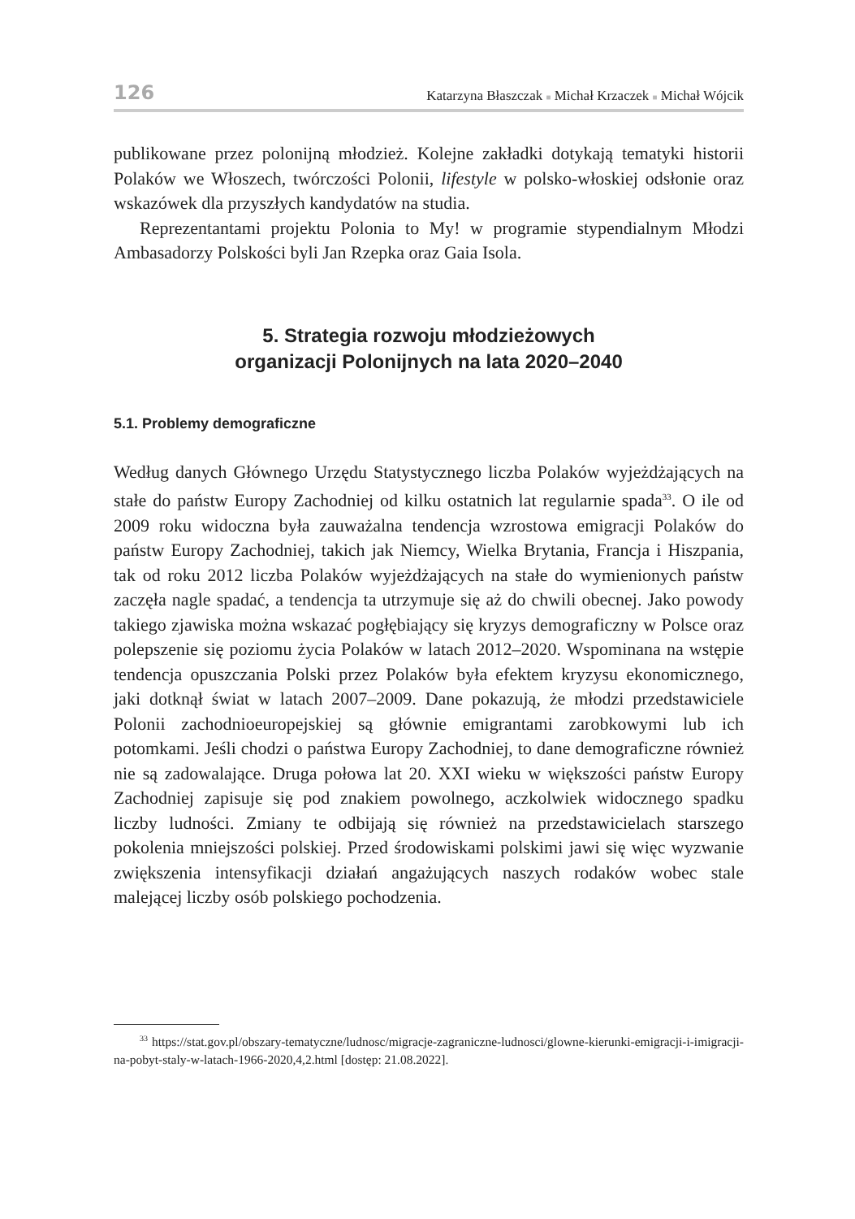126 Katarzyna Błaszczak ■ Michał Krzaczek ■ Michał Wójcik
publikowane przez polonijną młodzież. Kolejne zakładki dotykają tematyki historii Polaków we Włoszech, twórczości Polonii, lifestyle w polsko-włoskiej odsłonie oraz wskazówek dla przyszłych kandydatów na studia.
Reprezentantami projektu Polonia to My! w programie stypendialnym Młodzi Ambasadorzy Polskości byli Jan Rzepka oraz Gaia Isola.
5. Strategia rozwoju młodzieżowych
organizacji Polonijnych na lata 2020–2040
5.1. Problemy demograficzne
Według danych Głównego Urzędu Statystycznego liczba Polaków wyjeżdżających na stałe do państw Europy Zachodniej od kilku ostatnich lat regularnie spada<sup>33</sup>. O ile od 2009 roku widoczna była zauważalna tendencja wzrostowa emigracji Polaków do państw Europy Zachodniej, takich jak Niemcy, Wielka Brytania, Francja i Hiszpania, tak od roku 2012 liczba Polaków wyjeżdżających na stałe do wymienionych państw zaczęła nagle spadać, a tendencja ta utrzymuje się aż do chwili obecnej. Jako powody takiego zjawiska można wskazać pogłębiający się kryzys demograficzny w Polsce oraz polepszenie się poziomu życia Polaków w latach 2012–2020. Wspominana na wstępie tendencja opuszczania Polski przez Polaków była efektem kryzysu ekonomicznego, jaki dotknął świat w latach 2007–2009. Dane pokazują, że młodzi przedstawiciele Polonii zachodnioeuropejskiej są głównie emigrantami zarobkowymi lub ich potomkami. Jeśli chodzi o państwa Europy Zachodniej, to dane demograficzne również nie są zadowalające. Druga połowa lat 20. XXI wieku w większości państw Europy Zachodniej zapisuje się pod znakiem powolnego, aczkolwiek widocznego spadku liczby ludności. Zmiany te odbijają się również na przedstawicielach starszego pokolenia mniejszości polskiej. Przed środowiskami polskimi jawi się więc wyzwanie zwiększenia intensyfikacji działań angażujących naszych rodaków wobec stale malejącej liczby osób polskiego pochodzenia.
<sup>33</sup> https://stat.gov.pl/obszary-tematyczne/ludnosc/migracje-zagraniczne-ludnosci/glowne-kierunki-emigracji-i-imigracji-na-pobyt-staly-w-latach-1966-2020,4,2.html [dostęp: 21.08.2022].